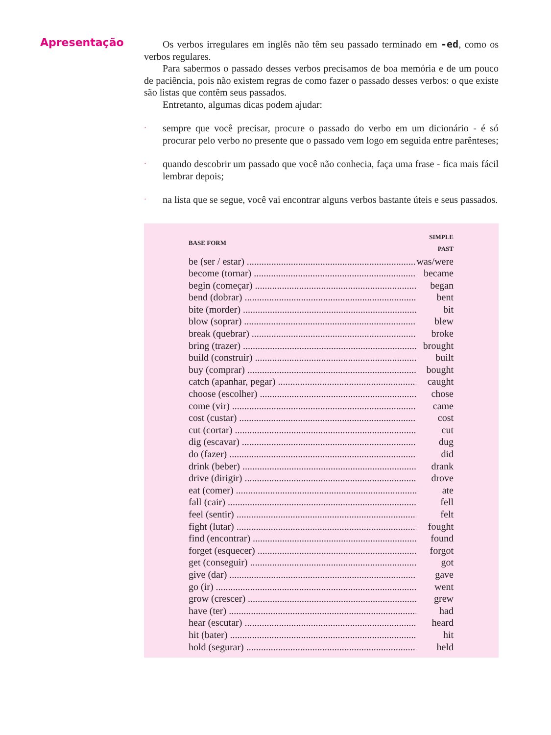Apresentação
Os verbos irregulares em inglês não têm seu passado terminado em -ed, como os verbos regulares.
Para sabermos o passado desses verbos precisamos de boa memória e de um pouco de paciência, pois não existem regras de como fazer o passado desses verbos: o que existe são listas que contêm seus passados.
Entretanto, algumas dicas podem ajudar:
· sempre que você precisar, procure o passado do verbo em um dicionário - é só procurar pelo verbo no presente que o passado vem logo em seguida entre parênteses;
· quando descobrir um passado que você não conhecia, faça uma frase - fica mais fácil lembrar depois;
· na lista que se segue, você vai encontrar alguns verbos bastante úteis e seus passados.
| BASE FORM | SIMPLE PAST |
| --- | --- |
| be (ser / estar) | was/were |
| become (tornar) | became |
| begin (começar) | began |
| bend (dobrar) | bent |
| bite (morder) | bit |
| blow (soprar) | blew |
| break (quebrar) | broke |
| bring (trazer) | brought |
| build (construir) | built |
| buy (comprar) | bought |
| catch (apanhar, pegar) | caught |
| choose (escolher) | chose |
| come (vir) | came |
| cost (custar) | cost |
| cut (cortar) | cut |
| dig (escavar) | dug |
| do (fazer) | did |
| drink (beber) | drank |
| drive (dirigir) | drove |
| eat (comer) | ate |
| fall (cair) | fell |
| feel (sentir) | felt |
| fight (lutar) | fought |
| find (encontrar) | found |
| forget (esquecer) | forgot |
| get (conseguir) | got |
| give (dar) | gave |
| go (ir) | went |
| grow (crescer) | grew |
| have (ter) | had |
| hear (escutar) | heard |
| hit (bater) | hit |
| hold (segurar) | held |